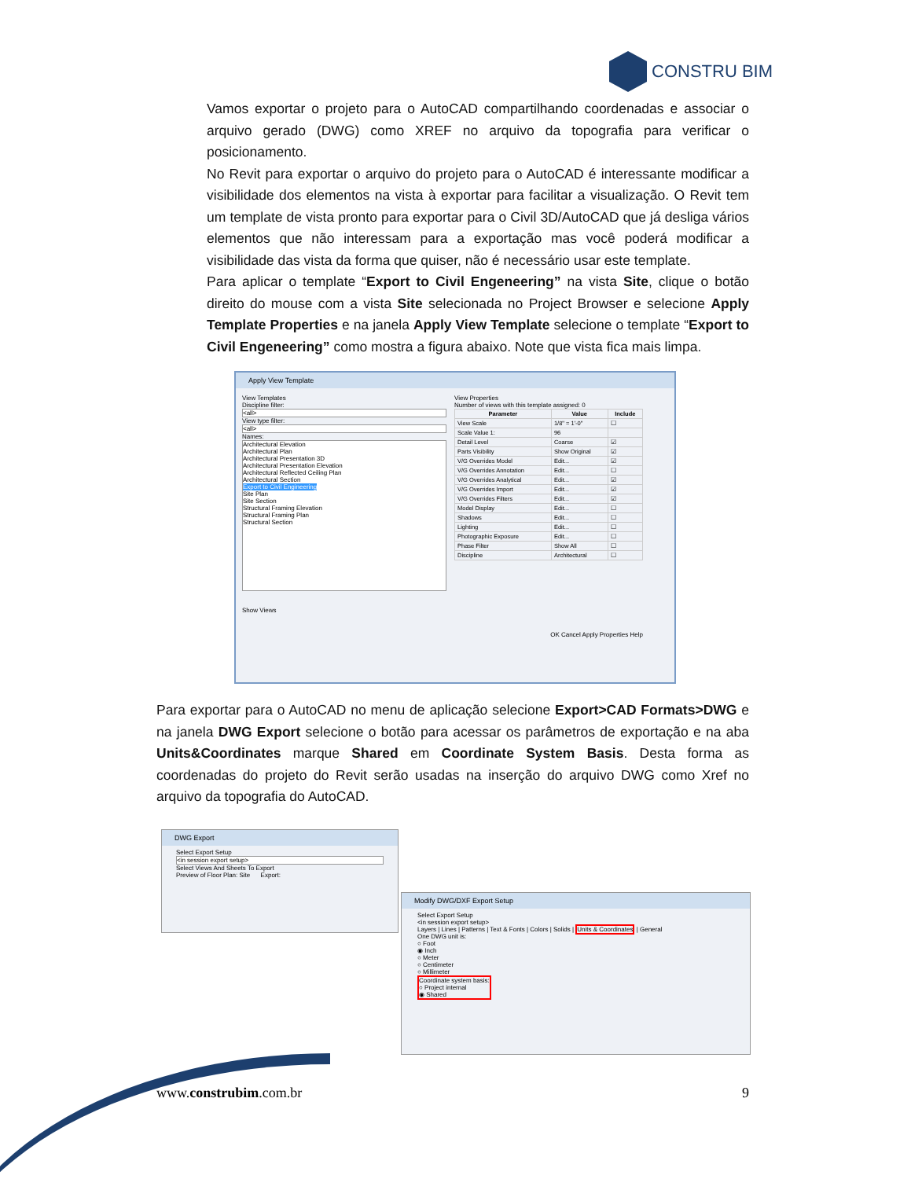CONSTRU BIM
Vamos exportar o projeto para o AutoCAD compartilhando coordenadas e associar o arquivo gerado (DWG) como XREF no arquivo da topografia para verificar o posicionamento.
No Revit para exportar o arquivo do projeto para o AutoCAD é interessante modificar a visibilidade dos elementos na vista à exportar para facilitar a visualização. O Revit tem um template de vista pronto para exportar para o Civil 3D/AutoCAD que já desliga vários elementos que não interessam para a exportação mas você poderá modificar a visibilidade das vista da forma que quiser, não é necessário usar este template.
Para aplicar o template “Export to Civil Engeneering” na vista Site, clique o botão direito do mouse com a vista Site selecionada no Project Browser e selecione Apply Template Properties e na janela Apply View Template selecione o template “Export to Civil Engeneering” como mostra a figura abaixo. Note que vista fica mais limpa.
Apply View Template
View Templates
Discipline filter:
<all>
View type filter:
<all>
Names:
Architectural Elevation
Architectural Plan
Architectural Presentation 3D
Architectural Presentation Elevation
Architectural Reflected Ceiling Plan
Architectural Section
Export to Civil Engineering
Site Plan
Site Section
Structural Framing Elevation
Structural Framing Plan
Structural Section
Show Views
View Properties
Number of views with this template assigned: 0
| Parameter | Value | Include |
| --- | --- | --- |
| View Scale | 1/8" = 1'-0" | ☐ |
| Scale Value 1: | 96 | |
| Detail Level | Coarse | ☑ |
| Parts Visibility | Show Original | ☑ |
| V/G Overrides Model | Edit... | ☑ |
| V/G Overrides Annotation | Edit... | ☐ |
| V/G Overrides Analytical | Edit... | ☑ |
| V/G Overrides Import | Edit... | ☑ |
| V/G Overrides Filters | Edit... | ☑ |
| Model Display | Edit... | ☐ |
| Shadows | Edit... | ☐ |
| Lighting | Edit... | ☐ |
| Photographic Exposure | Edit... | ☐ |
| Phase Filter | Show All | ☐ |
| Discipline | Architectural | ☐ |
OK Cancel Apply Properties Help
Para exportar para o AutoCAD no menu de aplicação selecione Export>CAD Formats>DWG e na janela DWG Export selecione o botão para acessar os parâmetros de exportação e na aba Units&Coordinates marque Shared em Coordinate System Basis. Desta forma as coordenadas do projeto do Revit serão usadas na inserção do arquivo DWG como Xref no arquivo da topografia do AutoCAD.
DWG Export
Select Export Setup
<in session export setup>
Select Views And Sheets To Export
Preview of Floor Plan: Site Export:
Modify DWG/DXF Export Setup
Select Export Setup
<in session export setup>
Layers | Lines | Patterns | Text & Fonts | Colors | Solids | Units & Coordinates | General
One DWG unit is:
○ Foot
◉ Inch
○ Meter
○ Centimeter
○ Millimeter
Coordinate system basis:
○ Project internal
◉ Shared
www.construbim.com.br 9